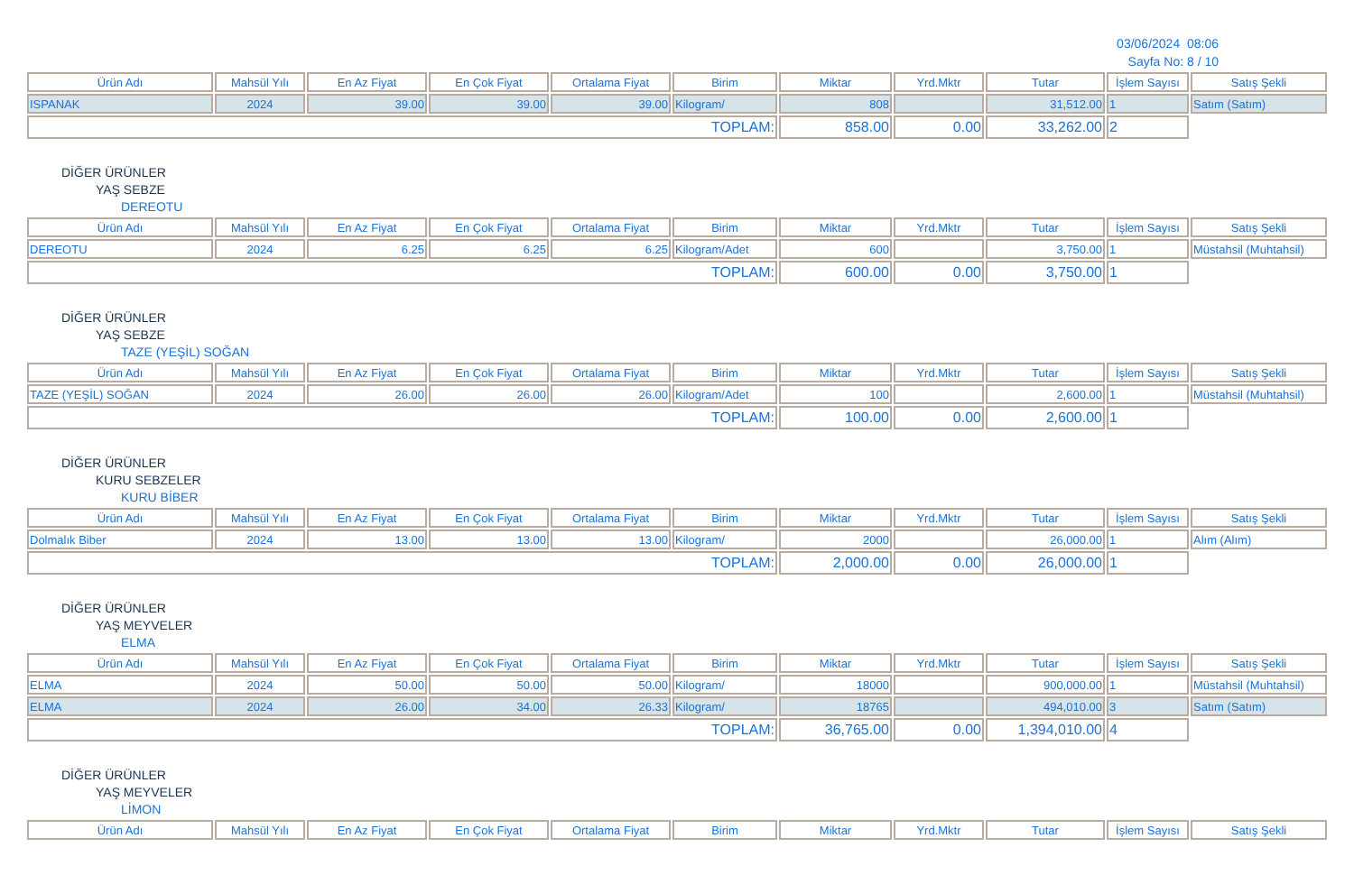03/06/2024 08:06
Sayfa No: 8 / 10
| Ürün Adı | Mahsül Yılı | En Az Fiyat | En Çok Fiyat | Ortalama Fiyat | Birim | Miktar | Yrd.Mktr | Tutar | İşlem Sayısı | Satış Şekli |
| --- | --- | --- | --- | --- | --- | --- | --- | --- | --- | --- |
| ISPANAK | 2024 | 39.00 | 39.00 | 39.00 | Kilogram/ | 808 | | 31,512.00 | 1 | Satım (Satım) |
| TOPLAM: | | | | | | 858.00 | 0.00 | 33,262.00 | 2 | |
DİĞER ÜRÜNLER
YAŞ SEBZE
DEREOTU
| Ürün Adı | Mahsül Yılı | En Az Fiyat | En Çok Fiyat | Ortalama Fiyat | Birim | Miktar | Yrd.Mktr | Tutar | İşlem Sayısı | Satış Şekli |
| --- | --- | --- | --- | --- | --- | --- | --- | --- | --- | --- |
| DEREOTU | 2024 | 6.25 | 6.25 | 6.25 | Kilogram/Adet | 600 | | 3,750.00 | 1 | Müstahsil (Muhtahsil) |
| TOPLAM: | | | | | | 600.00 | 0.00 | 3,750.00 | 1 | |
DİĞER ÜRÜNLER
YAŞ SEBZE
TAZE (YEŞİL) SOĞAN
| Ürün Adı | Mahsül Yılı | En Az Fiyat | En Çok Fiyat | Ortalama Fiyat | Birim | Miktar | Yrd.Mktr | Tutar | İşlem Sayısı | Satış Şekli |
| --- | --- | --- | --- | --- | --- | --- | --- | --- | --- | --- |
| TAZE (YEŞİL) SOĞAN | 2024 | 26.00 | 26.00 | 26.00 | Kilogram/Adet | 100 | | 2,600.00 | 1 | Müstahsil (Muhtahsil) |
| TOPLAM: | | | | | | 100.00 | 0.00 | 2,600.00 | 1 | |
DİĞER ÜRÜNLER
KURU SEBZELER
KURU BİBER
| Ürün Adı | Mahsül Yılı | En Az Fiyat | En Çok Fiyat | Ortalama Fiyat | Birim | Miktar | Yrd.Mktr | Tutar | İşlem Sayısı | Satış Şekli |
| --- | --- | --- | --- | --- | --- | --- | --- | --- | --- | --- |
| Dolmalık Biber | 2024 | 13.00 | 13.00 | 13.00 | Kilogram/ | 2000 | | 26,000.00 | 1 | Alım (Alım) |
| TOPLAM: | | | | | | 2,000.00 | 0.00 | 26,000.00 | 1 | |
DİĞER ÜRÜNLER
YAŞ MEYVELER
ELMA
| Ürün Adı | Mahsül Yılı | En Az Fiyat | En Çok Fiyat | Ortalama Fiyat | Birim | Miktar | Yrd.Mktr | Tutar | İşlem Sayısı | Satış Şekli |
| --- | --- | --- | --- | --- | --- | --- | --- | --- | --- | --- |
| ELMA | 2024 | 50.00 | 50.00 | 50.00 | Kilogram/ | 18000 | | 900,000.00 | 1 | Müstahsil (Muhtahsil) |
| ELMA | 2024 | 26.00 | 34.00 | 26.33 | Kilogram/ | 18765 | | 494,010.00 | 3 | Satım (Satım) |
| TOPLAM: | | | | | | 36,765.00 | 0.00 | 1,394,010.00 | 4 | |
DİĞER ÜRÜNLER
YAŞ MEYVELER
LİMON
| Ürün Adı | Mahsül Yılı | En Az Fiyat | En Çok Fiyat | Ortalama Fiyat | Birim | Miktar | Yrd.Mktr | Tutar | İşlem Sayısı | Satış Şekli |
| --- | --- | --- | --- | --- | --- | --- | --- | --- | --- | --- |